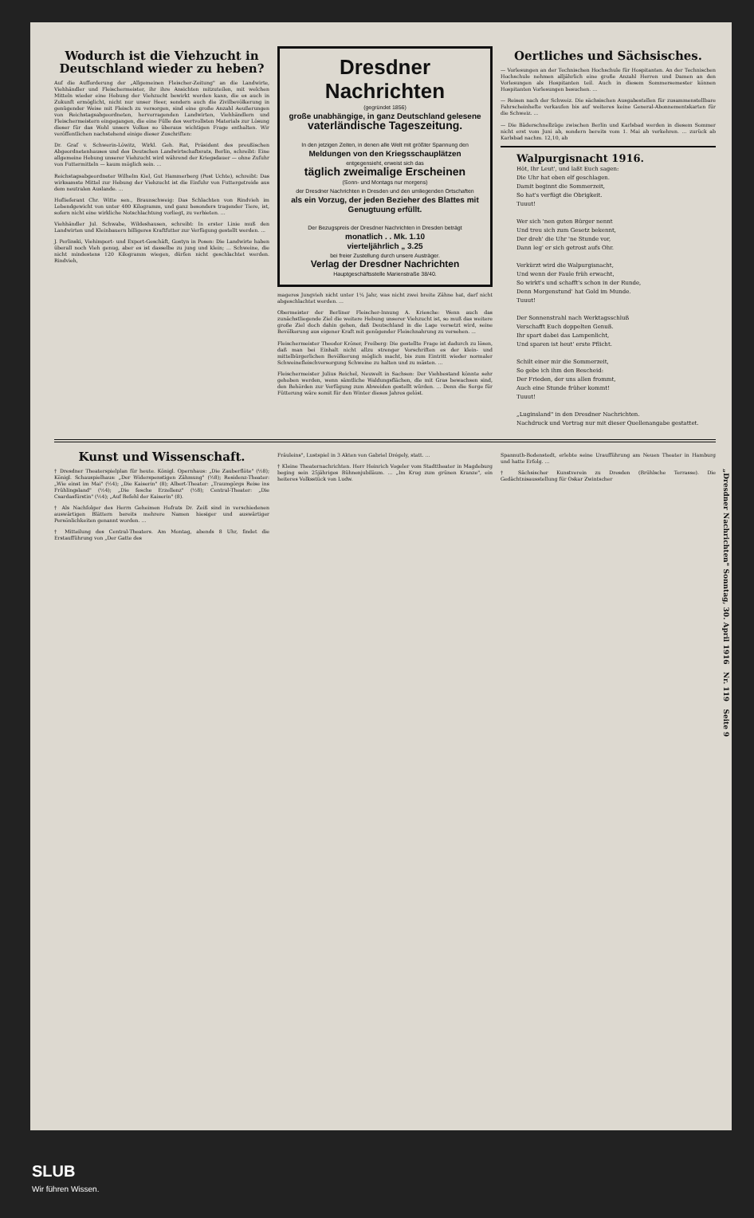Wodurch ist die Viehzucht in Deutschland wieder zu heben?
Auf die Aufforderung der „Allgemeinen Fleischer-Zeitung" an die Landwirte, Viehhändler und Fleischermeister, ihr ihre Ansichten mitzuteilen, mit welchen Mitteln wieder eine Hebung der Viehzucht bewirkt werden kann, die es auch in Zukunft ermöglicht, nicht nur unser Heer, sondern auch die Zivilbevölkerung in genügender Weise mit Fleisch zu versorgen, sind eine große Anzahl Aeußerungen von Reichstagsabgeordneten, hervorragenden Landwirten, Viehhändlern und Fleischermeistern eingegangen, die eine Fülle des wertvollsten Materials zur Lösung dieser für das Wohl unsers Volkes so überaus wichtigen Frage enthalten. Wir veröffentlichen nachstehend einige dieser Zuschriften:
Dr. Graf v. Schwerin-Löwitz, Wirkl. Geh. Rat, Präsident des preußischen Abgeordnetenhauses und des Deutschen Landwirtschaftsrats, Berlin, schreibt: Eine allgemeine Hebung unserer Viehzucht wird während der Kriegsdauer — ohne Zufuhr von Futtermitteln — kaum möglich sein. ...
Reichstagsabgeordneter Wilhelm Kiel, Gut Hammerberg (Post Uchte), schreibt: Das wirksamste Mittel zur Hebung der Viehzucht ist die Einfuhr von Futtergetreide aus dem neutralen Auslande. ...
Hoflieferant Chr. Witte sen., Braunschweig: Das Schlachten von Rindvieh im Lebendgewicht von unter 400 Kilogramm, und ganz besonders tragender Tiere, ist, sofern nicht eine wirkliche Notschlachtung vorliegt, zu verbieten. ...
Viehhändler Jul. Schwabe, Wildeshausen, schreibt: In erster Linie muß den Landwirten und Kleinbauern billigeres Kraftfutter zur Verfügung gestellt werden. ...
J. Perlinski, Viehimport- und Export-Geschäft, Gostyn in Posen: Die Landwirte haben überall noch Vieh genug, aber es ist dasselbe zu jung und klein; ... Schweine, die nicht mindestens 120 Kilogramm wiegen, dürfen nicht geschlachtet werden. Rindvieh,
Dresdner Nachrichten
(gegründet 1856)
große unabhängige, in ganz Deutschland gelesene
vaterländische Tageszeitung.
In den jetzigen Zeiten, in denen alle Welt mit größter Spannung den
Meldungen von den Kriegsschauplätzen
entgegensieht, erweist sich das
täglich zweimalige Erscheinen
(Sonn- und Montags nur morgens)
der Dresdner Nachrichten in Dresden und den umliegenden Ortschaften
als ein Vorzug, der jeden Bezieher des Blattes mit Genugtuung erfüllt.
Der Bezugspreis der Dresdner Nachrichten in Dresden beträgt
monatlich . . Mk. 1.10
vierteljährlich „ 3.25
bei freier Zustellung durch unsere Austräger.
Verlag der Dresdner Nachrichten
Hauptgeschäftsstelle Marienstraße 38/40.
mageres Jungvieh nicht unter 1¼ Jahr, was nicht zwei breite Zähne hat, darf nicht abgeschlachtet werden. ...
Obermeister der Berliner Fleischer-Innung A. Kriesche: Wenn auch das zunächstliegende Ziel die weitere Hebung unserer Viehzucht ist, so muß das weitere große Ziel doch dahin gehen, daß Deutschland in die Lage versetzt wird, seine Bevölkerung aus eigener Kraft mit genügender Fleischnahrung zu versehen. ...
Fleischermeister Theodor Kröner, Freiberg: Die gestellte Frage ist dadurch zu lösen, daß man bei Einhalt nicht allzu strenger Vorschriften es der klein- und mittelbürgerlichen Bevölkerung möglich macht, bis zum Eintritt wieder normaler Schweinefleischversorgung Schweine zu halten und zu mästen. ...
Fleischermeister Julius Reichel, Neuwelt in Sachsen: Der Viehbestand könnte sehr gehoben werden, wenn sämtliche Waldungsflächen, die mit Gras bewachsen sind, den Behörden zur Verfügung zum Abweiden gestellt würden. ... Denn die Sorge für Fütterung wäre somit für den Winter dieses Jahres gelöst.
Oertliches und Sächsisches.
— Vorlesungen an der Technischen Hochschule für Hospitanten. An der Technischen Hochschule nehmen alljährlich eine große Anzahl Herren und Damen an den Vorlesungen als Hospitanten teil. Auch in diesem Sommersemester können Hospitanten Vorlesungen besuchen. ...
— Reisen nach der Schweiz. Die sächsischen Ausgabestellen für zusammenstellbare Fahrscheinhefte verkaufen bis auf weiteres keine General-Abonnementskarten für die Schweiz. ...
— Die Bäderschnellzüge zwischen Berlin und Karlsbad werden in diesem Sommer nicht erst vom Juni ab, sondern bereits vom 1. Mai ab verkehren. ... zurück ab Karlsbad nachm. 12,10, ab
Walpurgisnacht 1916.
Höt, Ihr Leut', und laßt Euch sagen:
Die Uhr hat eben elf geschlagen.
Damit beginnt die Sommerzeit,
So hat's verfügt die Obrigkeit.
Tuuut!
Wer sich 'nen guten Bürger nennt
Und treu sich zum Gesetz bekennt,
Der dreh' die Uhr 'ne Stunde vor,
Dann leg' er sich getrost aufs Ohr.
Verkürzt wird die Walpurgisnacht,
Und wenn der Faule früh erwacht,
So wirkt's und schafft's schon in der Runde,
Denn Morgenstund' hat Gold im Munde.
Tuuut!
Der Sonnenstrahl nach Werktagsschluß
Verschafft Euch doppelten Genuß.
Ihr spart dabei das Lampenlicht,
Und sparen ist heut' erste Pflicht.
Schilt einer mir die Sommerzeit,
So gebe ich ihm den Bescheid:
Der Frieden, der uns allen frommt,
Auch eine Stunde früher kommt!
Tuuut!
„Luginsland" in den Dresdner Nachrichten.
Nachdruck und Vortrag nur mit dieser Quellenangabe gestattet.
Kunst und Wissenschaft.
† Dresdner Theaterspielplan für heute. Königl. Opernhaus: „Die Zauberflöte" (½8); Königl. Schauspielhaus: „Der Widerspenstigen Zähmung" (½8); Residenz-Theater: „Wie einst im Mai" (½4); „Die Kaiserin" (8); Albert-Theater: „Traumgörgs Reise ins Frühlingsland" (½4); „Die fesche Erzellenz" (½8); Central-Theater: „Die Csardasfürstin" (½4); „Auf Befehl der Kaiserin" (8).
† Als Nachfolger des Herrn Geheimen Hofrats Dr. Zeiß sind in verschiedenen auswärtigen Blättern bereits mehrere Namen hiesiger und auswärtiger Persönlichkeiten genannt worden. ...
† Mitteilung des Central-Theaters. Am Montag, abends 8 Uhr, findet die Erstaufführung von „Der Gatte des
Fräuleins", Lustspiel in 3 Akten von Gabriel Drégely, statt. ...
† Kleine Theaternachrichten. Herr Heinrich Vogeler vom Stadttheater in Magdeburg beging sein 25jähriges Bühnenjubiläum. ... „Im Krug zum grünen Kranze", ein heiteres Volksstück von Ludw.
Spannuth-Bodenstedt, erlebte seine Uraufführung am Neuen Theater in Hamburg und hatte Erfolg. ...
† Sächsischer Kunstverein zu Dresden (Brühlsche Terrasse). Die Gedächtnisausstellung für Oskar Zwintscher
„Dresdner Nachrichten" Sonntag, 30. April 1916 Nr. 119 Seite 9
SLUB
Wir führen Wissen.